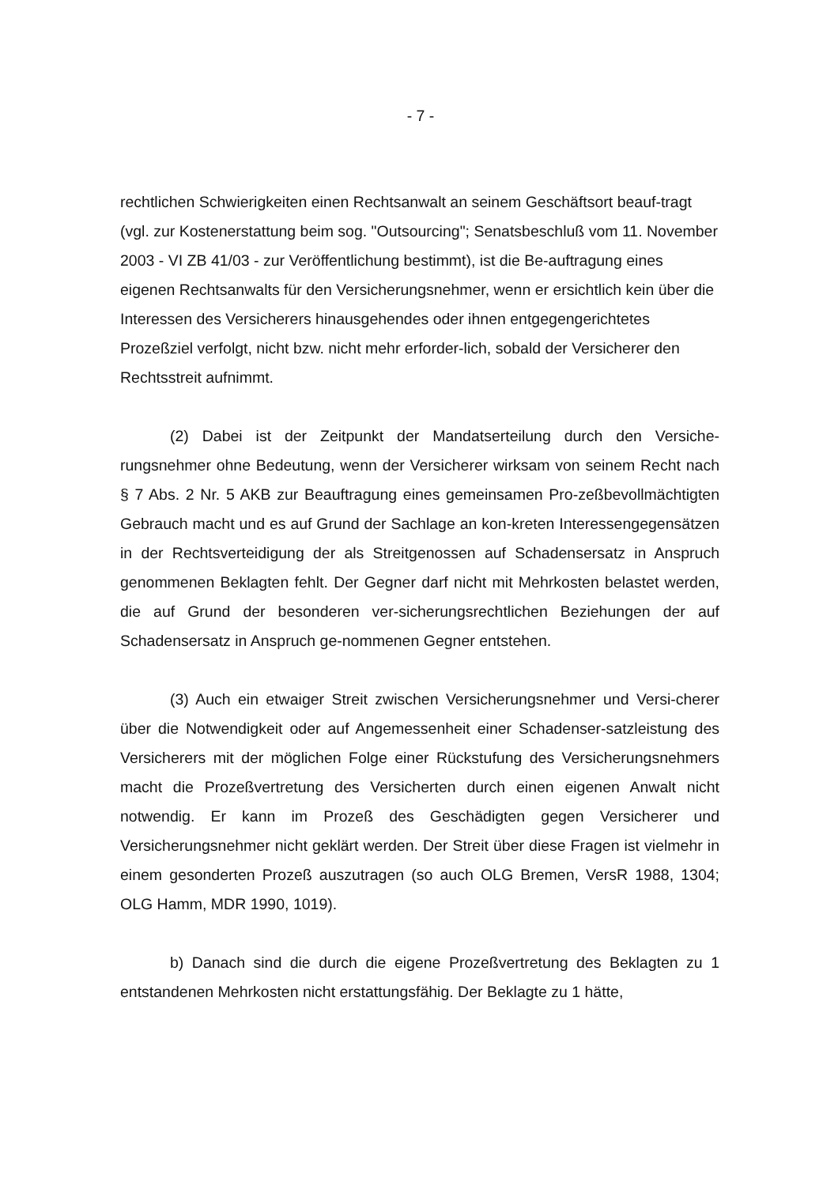- 7 -
rechtlichen Schwierigkeiten einen Rechtsanwalt an seinem Geschäftsort beauf-tragt (vgl. zur Kostenerstattung beim sog. "Outsourcing"; Senatsbeschluß vom 11. November 2003 - VI ZB 41/03 - zur Veröffentlichung bestimmt), ist die Be-auftragung eines eigenen Rechtsanwalts für den Versicherungsnehmer, wenn er ersichtlich kein über die Interessen des Versicherers hinausgehendes oder ihnen entgegengerichtetes Prozeßziel verfolgt, nicht bzw. nicht mehr erforder-lich, sobald der Versicherer den Rechtsstreit aufnimmt.
(2) Dabei ist der Zeitpunkt der Mandatserteilung durch den Versiche-rungsnehmer ohne Bedeutung, wenn der Versicherer wirksam von seinem Recht nach § 7 Abs. 2 Nr. 5 AKB zur Beauftragung eines gemeinsamen Pro-zeßbevollmächtigten Gebrauch macht und es auf Grund der Sachlage an kon-kreten Interessengegensätzen in der Rechtsverteidigung der als Streitgenossen auf Schadensersatz in Anspruch genommenen Beklagten fehlt. Der Gegner darf nicht mit Mehrkosten belastet werden, die auf Grund der besonderen ver-sicherungsrechtlichen Beziehungen der auf Schadensersatz in Anspruch ge-nommenen Gegner entstehen.
(3) Auch ein etwaiger Streit zwischen Versicherungsnehmer und Versi-cherer über die Notwendigkeit oder auf Angemessenheit einer Schadenser-satzleistung des Versicherers mit der möglichen Folge einer Rückstufung des Versicherungsnehmers macht die Prozeßvertretung des Versicherten durch einen eigenen Anwalt nicht notwendig. Er kann im Prozeß des Geschädigten gegen Versicherer und Versicherungsnehmer nicht geklärt werden. Der Streit über diese Fragen ist vielmehr in einem gesonderten Prozeß auszutragen (so auch OLG Bremen, VersR 1988, 1304; OLG Hamm, MDR 1990, 1019).
b) Danach sind die durch die eigene Prozeßvertretung des Beklagten zu 1 entstandenen Mehrkosten nicht erstattungsfähig. Der Beklagte zu 1 hätte,